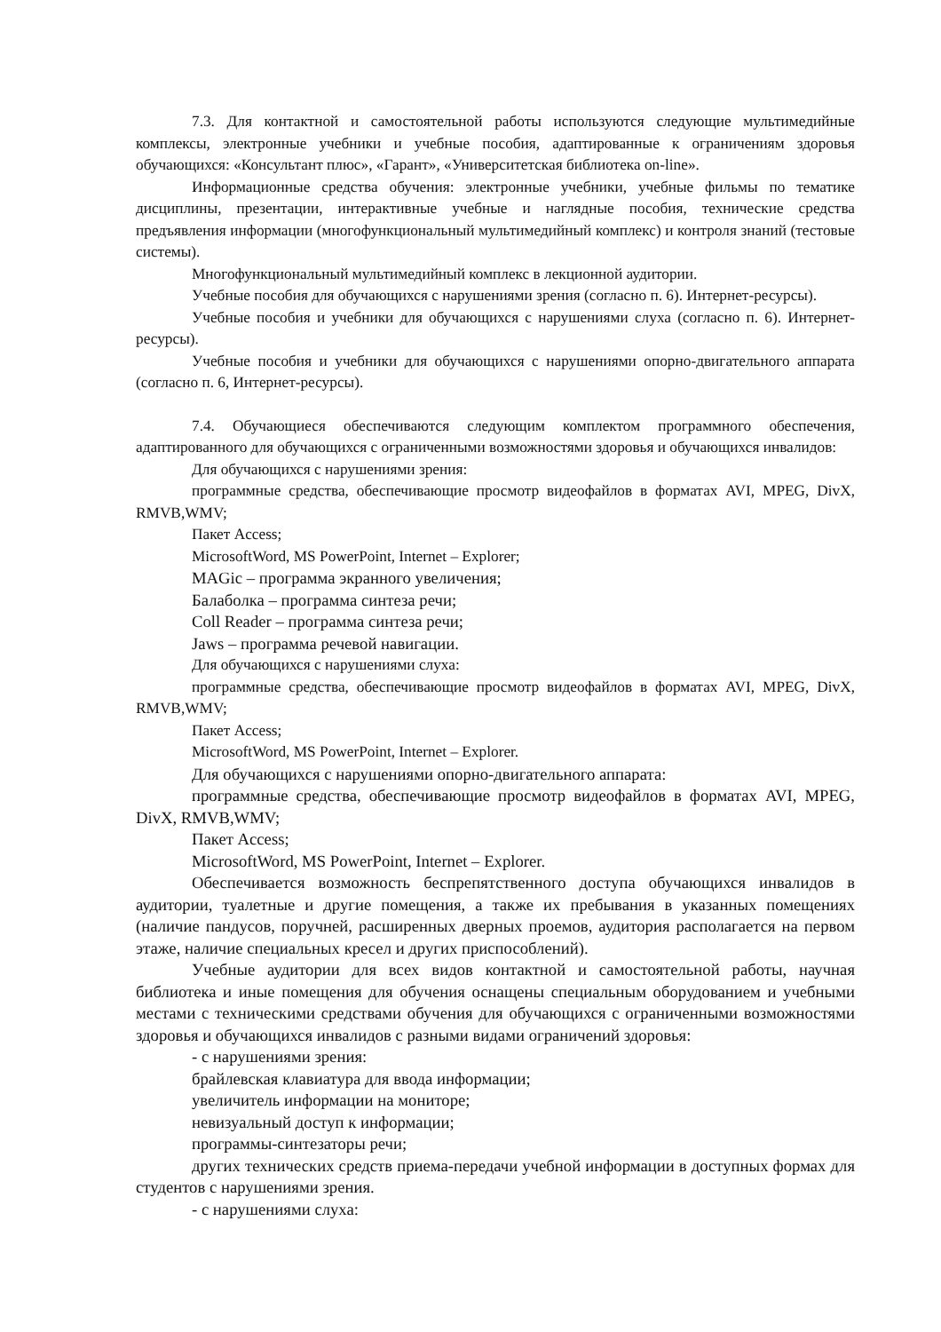7.3. Для контактной и самостоятельной работы используются следующие мультимедийные комплексы, электронные учебники и учебные пособия, адаптированные к ограничениям здоровья обучающихся: «Консультант плюс», «Гарант», «Университетская библиотека on-line».
Информационные средства обучения: электронные учебники, учебные фильмы по тематике дисциплины, презентации, интерактивные учебные и наглядные пособия, технические средства предъявления информации (многофункциональный мультимедийный комплекс) и контроля знаний (тестовые системы).
Многофункциональный мультимедийный комплекс в лекционной аудитории.
Учебные пособия для обучающихся с нарушениями зрения (согласно п. 6). Интернет-ресурсы).
Учебные пособия и учебники для обучающихся с нарушениями слуха (согласно п. 6). Интернет-ресурсы).
Учебные пособия и учебники для обучающихся с нарушениями опорно-двигательного аппарата (согласно п. 6, Интернет-ресурсы).
7.4. Обучающиеся обеспечиваются следующим комплектом программного обеспечения, адаптированного для обучающихся с ограниченными возможностями здоровья и обучающихся инвалидов:
Для обучающихся с нарушениями зрения:
программные средства, обеспечивающие просмотр видеофайлов в форматах AVI, MPEG, DivX, RMVB,WMV;
Пакет Access;
MicrosoftWord, MS PowerPoint, Internet – Explorer;
MAGic – программа экранного увеличения;
Балаболка – программа синтеза речи;
Coll Reader – программа синтеза речи;
Jaws – программа речевой навигации.
Для обучающихся с нарушениями слуха:
программные средства, обеспечивающие просмотр видеофайлов в форматах AVI, MPEG, DivX, RMVB,WMV;
Пакет Access;
MicrosoftWord, MS PowerPoint, Internet – Explorer.
Для обучающихся с нарушениями опорно-двигательного аппарата:
программные средства, обеспечивающие просмотр видеофайлов в форматах AVI, MPEG, DivX, RMVB,WMV;
Пакет Access;
MicrosoftWord, MS PowerPoint, Internet – Explorer.
Обеспечивается возможность беспрепятственного доступа обучающихся инвалидов в аудитории, туалетные и другие помещения, а также их пребывания в указанных помещениях (наличие пандусов, поручней, расширенных дверных проемов, аудитория располагается на первом этаже, наличие специальных кресел и других приспособлений).
Учебные аудитории для всех видов контактной и самостоятельной работы, научная библиотека и иные помещения для обучения оснащены специальным оборудованием и учебными местами с техническими средствами обучения для обучающихся с ограниченными возможностями здоровья и обучающихся инвалидов с разными видами ограничений здоровья:
- с нарушениями зрения:
брайлевская клавиатура для ввода информации;
увеличитель информации на мониторе;
невизуальный доступ к информации;
программы-синтезаторы речи;
других технических средств приема-передачи учебной информации в доступных формах для студентов с нарушениями зрения.
- с нарушениями слуха: